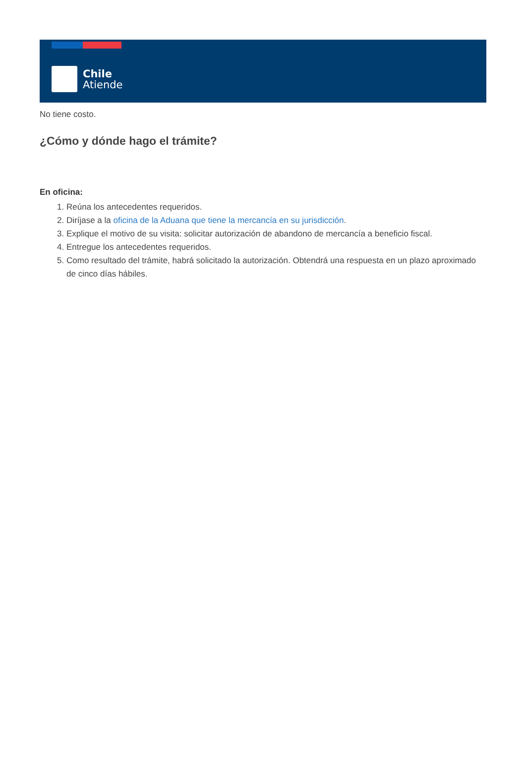Chile
Atiende
No tiene costo.
¿Cómo y dónde hago el trámite?
En oficina:
1. Reúna los antecedentes requeridos.
2. Diríjase a la oficina de la Aduana que tiene la mercancía en su jurisdicción.
3. Explique el motivo de su visita: solicitar autorización de abandono de mercancía a beneficio fiscal.
4. Entregue los antecedentes requeridos.
5. Como resultado del trámite, habrá solicitado la autorización. Obtendrá una respuesta en un plazo aproximado de cinco días hábiles.